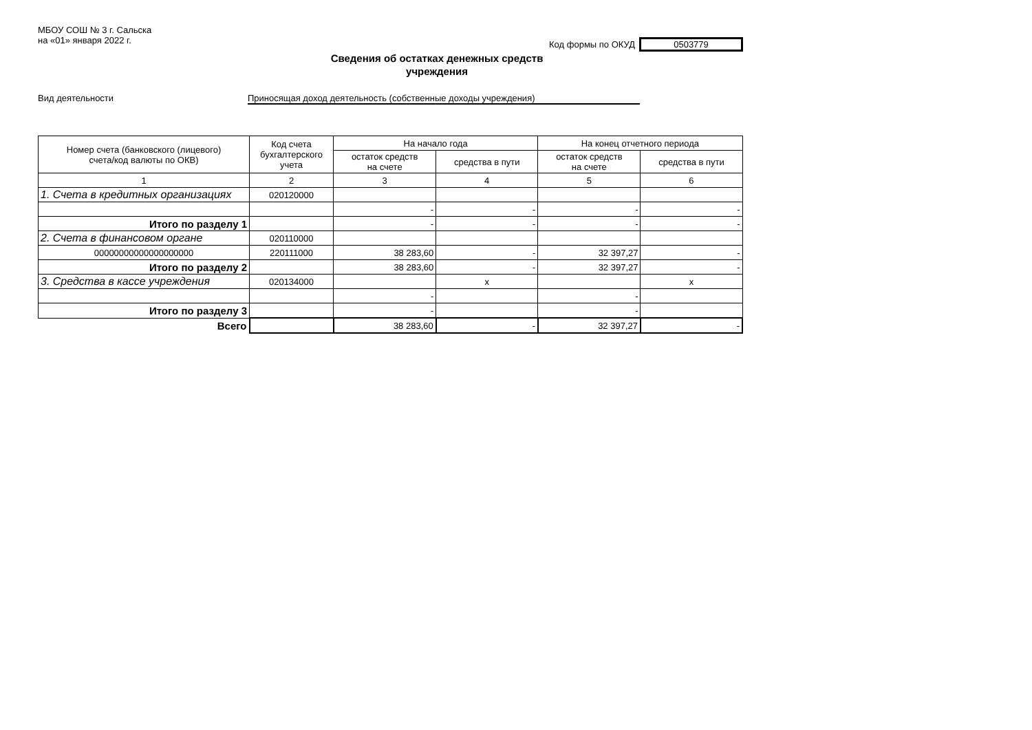МБОУ СОШ № 3 г. Сальска
на «01» января 2022 г.
Код формы по ОКУД 0503779
Сведения об остатках денежных средств
учреждения
Вид деятельности Приносящая доход деятельность (собственные доходы учреждения)
| Номер счета (банковского (лицевого) счета/код валюты по ОКВ) | Код счета бухгалтерского учета | На начало года | | На конец отчетного периода | |
| --- | --- | --- | --- | --- | --- |
| | | остаток средств на счете | средства в пути | остаток средств на счете | средства в пути |
| 1 | 2 | 3 | 4 | 5 | 6 |
| 1. Счета в кредитных организациях | 020120000 | | | | |
| | | - | - | - | - |
| Итого по разделу 1 | | - | - | - | - |
| 2. Счета в финансовом органе | 020110000 | | | | |
| 00000000000000000000 | 220111000 | 38 283,60 | - | 32 397,27 | - |
| Итого по разделу 2 | | 38 283,60 | - | 32 397,27 | - |
| 3. Средства в кассе учреждения | 020134000 | | x | | x |
| | | - | | - | |
| Итого по разделу 3 | | - | | - | |
| Всего | | 38 283,60 | - | 32 397,27 | - |